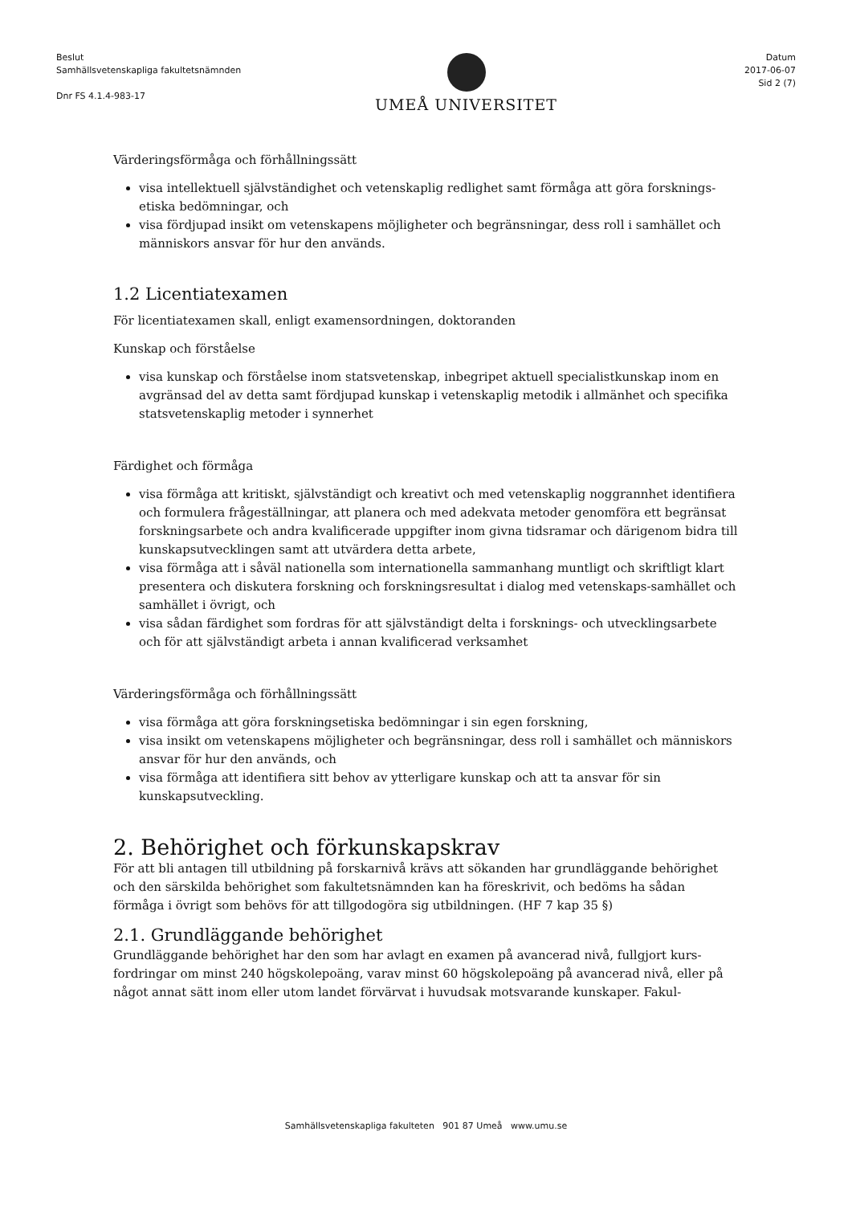Beslut
Samhällsvetenskapliga fakultetsnämnden
Dnr FS 4.1.4-983-17
UMEÅ UNIVERSITET
Datum
2017-06-07
Sid 2 (7)
Värderingsförmåga och förhållningssätt
visa intellektuell självständighet och vetenskaplig redlighet samt förmåga att göra forsknings-etiska bedömningar, och
visa fördjupad insikt om vetenskapens möjligheter och begränsningar, dess roll i samhället och människors ansvar för hur den används.
1.2 Licentiatexamen
För licentiatexamen skall, enligt examensordningen, doktoranden
Kunskap och förståelse
visa kunskap och förståelse inom statsvetenskap, inbegripet aktuell specialistkunskap inom en avgränsad del av detta samt fördjupad kunskap i vetenskaplig metodik i allmänhet och specifika statsvetenskaplig metoder i synnerhet
Färdighet och förmåga
visa förmåga att kritiskt, självständigt och kreativt och med vetenskaplig noggrannhet identifiera och formulera frågeställningar, att planera och med adekvata metoder genomföra ett begränsat forskningsarbete och andra kvalificerade uppgifter inom givna tidsramar och därigenom bidra till kunskapsutvecklingen samt att utvärdera detta arbete,
visa förmåga att i såväl nationella som internationella sammanhang muntligt och skriftligt klart presentera och diskutera forskning och forskningsresultat i dialog med vetenskaps-samhället och samhället i övrigt, och
visa sådan färdighet som fordras för att självständigt delta i forsknings- och utvecklingsarbete och för att självständigt arbeta i annan kvalificerad verksamhet
Värderingsförmåga och förhållningssätt
visa förmåga att göra forskningsetiska bedömningar i sin egen forskning,
visa insikt om vetenskapens möjligheter och begränsningar, dess roll i samhället och människors ansvar för hur den används, och
visa förmåga att identifiera sitt behov av ytterligare kunskap och att ta ansvar för sin kunskapsutveckling.
2. Behörighet och förkunskapskrav
För att bli antagen till utbildning på forskarnivå krävs att sökanden har grundläggande behörighet och den särskilda behörighet som fakultetsnämnden kan ha föreskrivit, och bedöms ha sådan förmåga i övrigt som behövs för att tillgodogöra sig utbildningen. (HF 7 kap 35 §)
2.1. Grundläggande behörighet
Grundläggande behörighet har den som har avlagt en examen på avancerad nivå, fullgjort kurs-fordringar om minst 240 högskolepoäng, varav minst 60 högskolepoäng på avancerad nivå, eller på något annat sätt inom eller utom landet förvärvat i huvudsak motsvarande kunskaper. Fakul-
Samhällsvetenskapliga fakulteten 901 87 Umeå www.umu.se